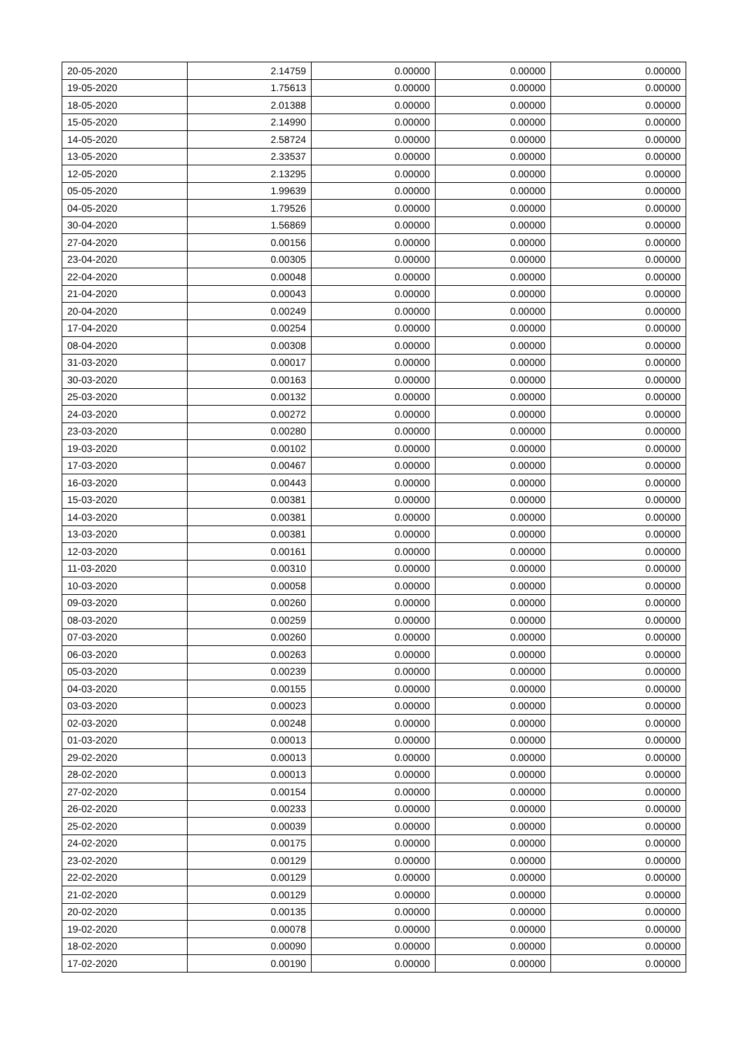| 20-05-2020 | 2.14759 | 0.00000 | 0.00000 | 0.00000 |
| 19-05-2020 | 1.75613 | 0.00000 | 0.00000 | 0.00000 |
| 18-05-2020 | 2.01388 | 0.00000 | 0.00000 | 0.00000 |
| 15-05-2020 | 2.14990 | 0.00000 | 0.00000 | 0.00000 |
| 14-05-2020 | 2.58724 | 0.00000 | 0.00000 | 0.00000 |
| 13-05-2020 | 2.33537 | 0.00000 | 0.00000 | 0.00000 |
| 12-05-2020 | 2.13295 | 0.00000 | 0.00000 | 0.00000 |
| 05-05-2020 | 1.99639 | 0.00000 | 0.00000 | 0.00000 |
| 04-05-2020 | 1.79526 | 0.00000 | 0.00000 | 0.00000 |
| 30-04-2020 | 1.56869 | 0.00000 | 0.00000 | 0.00000 |
| 27-04-2020 | 0.00156 | 0.00000 | 0.00000 | 0.00000 |
| 23-04-2020 | 0.00305 | 0.00000 | 0.00000 | 0.00000 |
| 22-04-2020 | 0.00048 | 0.00000 | 0.00000 | 0.00000 |
| 21-04-2020 | 0.00043 | 0.00000 | 0.00000 | 0.00000 |
| 20-04-2020 | 0.00249 | 0.00000 | 0.00000 | 0.00000 |
| 17-04-2020 | 0.00254 | 0.00000 | 0.00000 | 0.00000 |
| 08-04-2020 | 0.00308 | 0.00000 | 0.00000 | 0.00000 |
| 31-03-2020 | 0.00017 | 0.00000 | 0.00000 | 0.00000 |
| 30-03-2020 | 0.00163 | 0.00000 | 0.00000 | 0.00000 |
| 25-03-2020 | 0.00132 | 0.00000 | 0.00000 | 0.00000 |
| 24-03-2020 | 0.00272 | 0.00000 | 0.00000 | 0.00000 |
| 23-03-2020 | 0.00280 | 0.00000 | 0.00000 | 0.00000 |
| 19-03-2020 | 0.00102 | 0.00000 | 0.00000 | 0.00000 |
| 17-03-2020 | 0.00467 | 0.00000 | 0.00000 | 0.00000 |
| 16-03-2020 | 0.00443 | 0.00000 | 0.00000 | 0.00000 |
| 15-03-2020 | 0.00381 | 0.00000 | 0.00000 | 0.00000 |
| 14-03-2020 | 0.00381 | 0.00000 | 0.00000 | 0.00000 |
| 13-03-2020 | 0.00381 | 0.00000 | 0.00000 | 0.00000 |
| 12-03-2020 | 0.00161 | 0.00000 | 0.00000 | 0.00000 |
| 11-03-2020 | 0.00310 | 0.00000 | 0.00000 | 0.00000 |
| 10-03-2020 | 0.00058 | 0.00000 | 0.00000 | 0.00000 |
| 09-03-2020 | 0.00260 | 0.00000 | 0.00000 | 0.00000 |
| 08-03-2020 | 0.00259 | 0.00000 | 0.00000 | 0.00000 |
| 07-03-2020 | 0.00260 | 0.00000 | 0.00000 | 0.00000 |
| 06-03-2020 | 0.00263 | 0.00000 | 0.00000 | 0.00000 |
| 05-03-2020 | 0.00239 | 0.00000 | 0.00000 | 0.00000 |
| 04-03-2020 | 0.00155 | 0.00000 | 0.00000 | 0.00000 |
| 03-03-2020 | 0.00023 | 0.00000 | 0.00000 | 0.00000 |
| 02-03-2020 | 0.00248 | 0.00000 | 0.00000 | 0.00000 |
| 01-03-2020 | 0.00013 | 0.00000 | 0.00000 | 0.00000 |
| 29-02-2020 | 0.00013 | 0.00000 | 0.00000 | 0.00000 |
| 28-02-2020 | 0.00013 | 0.00000 | 0.00000 | 0.00000 |
| 27-02-2020 | 0.00154 | 0.00000 | 0.00000 | 0.00000 |
| 26-02-2020 | 0.00233 | 0.00000 | 0.00000 | 0.00000 |
| 25-02-2020 | 0.00039 | 0.00000 | 0.00000 | 0.00000 |
| 24-02-2020 | 0.00175 | 0.00000 | 0.00000 | 0.00000 |
| 23-02-2020 | 0.00129 | 0.00000 | 0.00000 | 0.00000 |
| 22-02-2020 | 0.00129 | 0.00000 | 0.00000 | 0.00000 |
| 21-02-2020 | 0.00129 | 0.00000 | 0.00000 | 0.00000 |
| 20-02-2020 | 0.00135 | 0.00000 | 0.00000 | 0.00000 |
| 19-02-2020 | 0.00078 | 0.00000 | 0.00000 | 0.00000 |
| 18-02-2020 | 0.00090 | 0.00000 | 0.00000 | 0.00000 |
| 17-02-2020 | 0.00190 | 0.00000 | 0.00000 | 0.00000 |